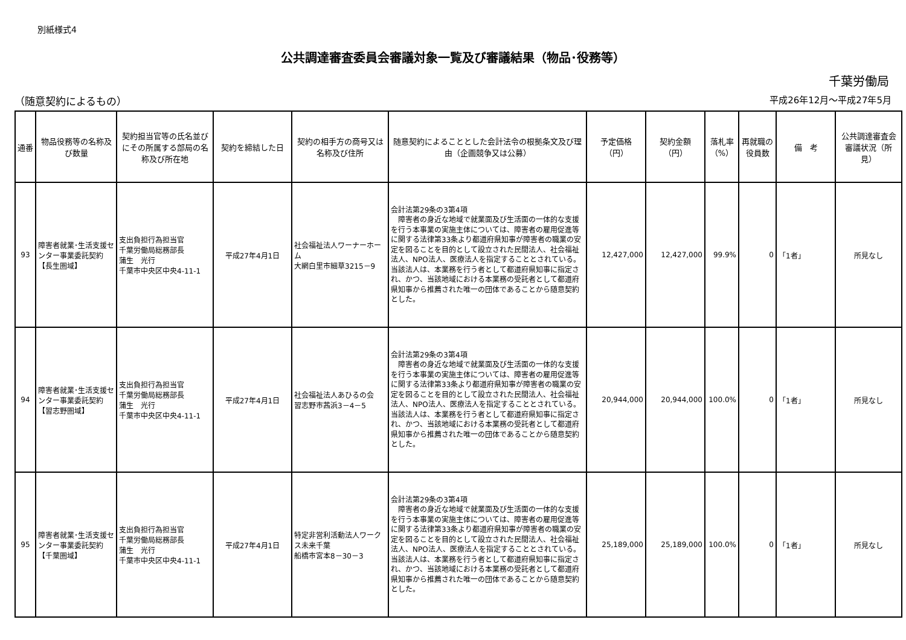別紙様式4
公共調達審査委員会審議対象一覧及び審議結果（物品･役務等）
千葉労働局
（随意契約によるもの） 平成26年12月～平成27年5月
| 通番 | 物品役務等の名称及び数量 | 契約担当官等の氏名並びにその所属する部局の名称及び所在地 | 契約を締結した日 | 契約の相手方の商号又は名称及び住所 | 随意契約によることとした会計法令の根拠条文及び理由（企画競争又は公募） | 予定価格（円） | 契約金額（円） | 落札率（%） | 再就職の役員数 | 備 考 | 公共調達審査会審議状況（所見） |
| --- | --- | --- | --- | --- | --- | --- | --- | --- | --- | --- | --- |
| 93 | 障害者就業･生活支援センター事業委託契約【長生圏域】 | 支出負担行為担当官 千葉労働局総務部長 蒲生 光行 千葉市中央区中央4-11-1 | 平成27年4月1日 | 社会福祉法人ワーナーホーム 大網白里市細草3215－9 | 会計法第29条の3第4項 障害者の身近な地域で就業面及び生活面の一体的な支援を行う本事業の実施主体については、障害者の雇用促進等に関する法律第33条より都道府県知事が障害者の職業の安定を図ることを目的として設立された民間法人、社会福祉法人、NPO法人、医療法人を指定することとされている。当該法人は、本業務を行う者として都道府県知事に指定され、かつ、当該地域における本業務の受託者として都道府県知事から推薦された唯一の団体であることから随意契約とした。 | 12,427,000 | 12,427,000 | 99.9% | 0 | 「1者」 | 所見なし |
| 94 | 障害者就業･生活支援センター事業委託契約【習志野圏域】 | 支出負担行為担当官 千葉労働局総務部長 蒲生 光行 千葉市中央区中央4-11-1 | 平成27年4月1日 | 社会福祉法人あひるの会 習志野市茜浜3－4－5 | 会計法第29条の3第4項 障害者の身近な地域で就業面及び生活面の一体的な支援を行う本事業の実施主体については、障害者の雇用促進等に関する法律第33条より都道府県知事が障害者の職業の安定を図ることを目的として設立された民間法人、社会福祉法人、NPO法人、医療法人を指定することとされている。当該法人は、本業務を行う者として都道府県知事に指定され、かつ、当該地域における本業務の受託者として都道府県知事から推薦された唯一の団体であることから随意契約とした。 | 20,944,000 | 20,944,000 | 100.0% | 0 | 「1者」 | 所見なし |
| 95 | 障害者就業･生活支援センター事業委託契約【千葉圏域】 | 支出負担行為担当官 千葉労働局総務部長 蒲生 光行 千葉市中央区中央4-11-1 | 平成27年4月1日 | 特定非営利活動法人ワークス未来千葉 船橋市宮本8－30－3 | 会計法第29条の3第4項 障害者の身近な地域で就業面及び生活面の一体的な支援を行う本事業の実施主体については、障害者の雇用促進等に関する法律第33条より都道府県知事が障害者の職業の安定を図ることを目的として設立された民間法人、社会福祉法人、NPO法人、医療法人を指定することとされている。当該法人は、本業務を行う者として都道府県知事に指定され、かつ、当該地域における本業務の受託者として都道府県知事から推薦された唯一の団体であることから随意契約とした。 | 25,189,000 | 25,189,000 | 100.0% | 0 | 「1者」 | 所見なし |